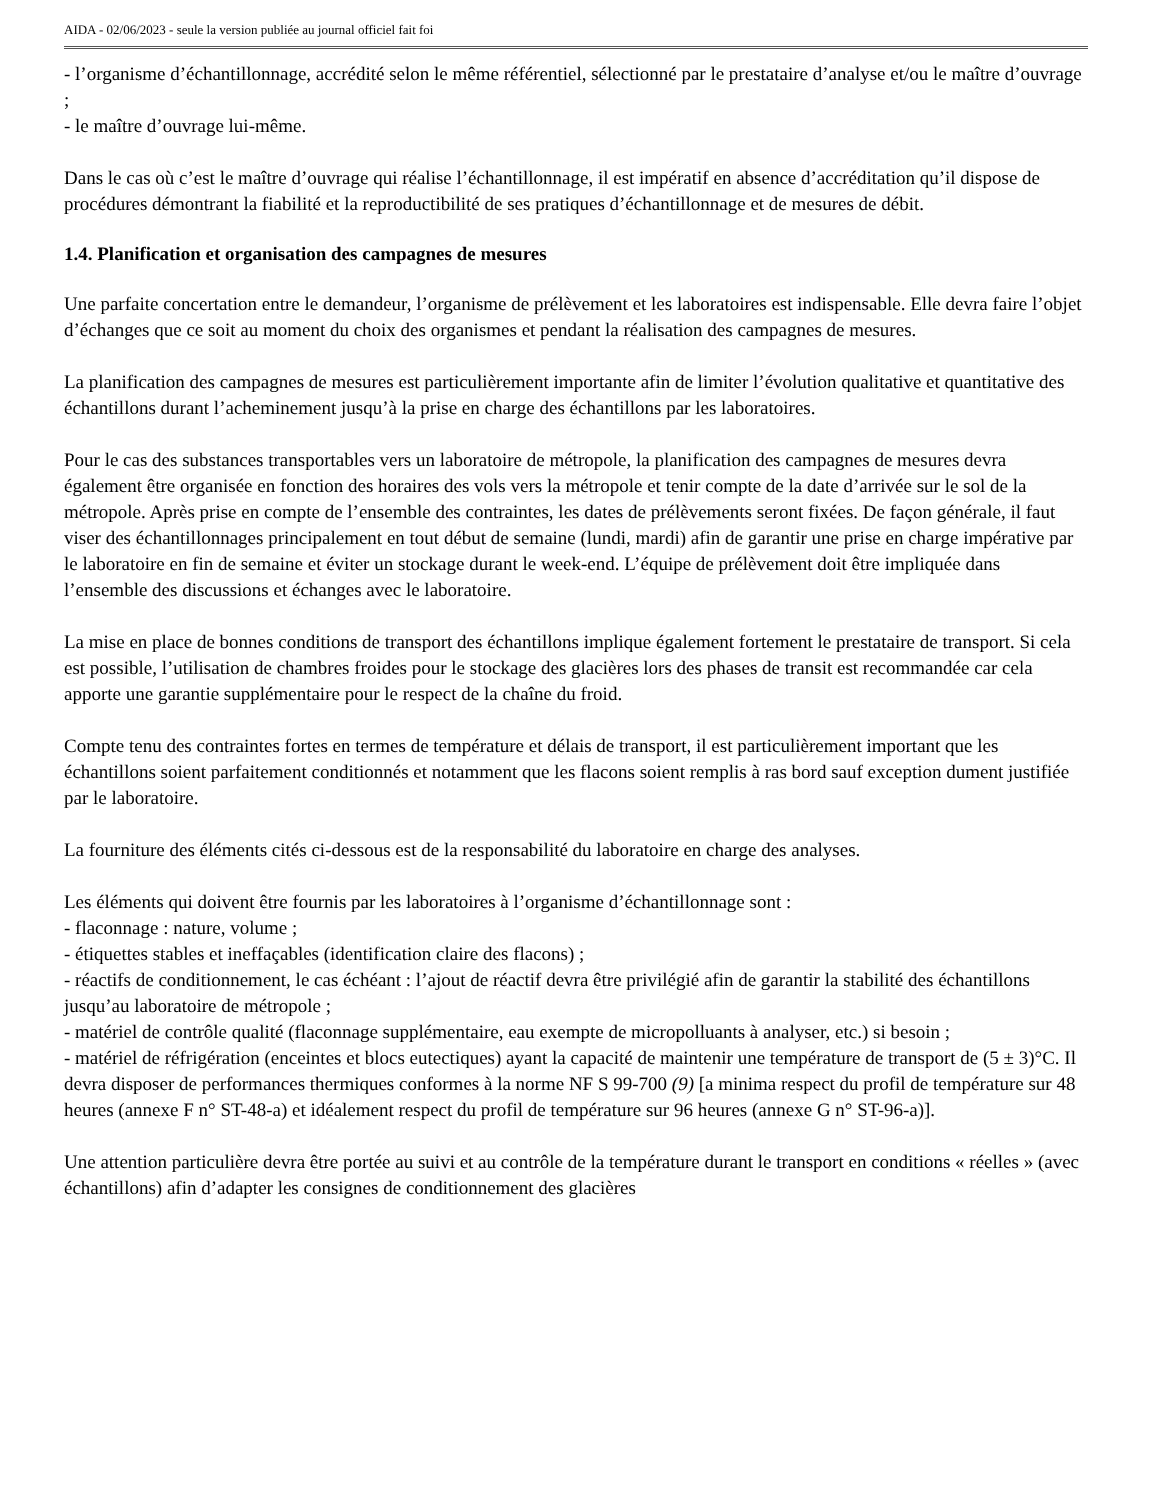AIDA - 02/06/2023 - seule la version publiée au journal officiel fait foi
- l’organisme d’échantillonnage, accrédité selon le même référentiel, sélectionné par le prestataire d’analyse et/ou le maître d’ouvrage ;
- le maître d’ouvrage lui-même.
Dans le cas où c’est le maître d’ouvrage qui réalise l’échantillonnage, il est impératif en absence d’accréditation qu’il dispose de procédures démontrant la fiabilité et la reproductibilité de ses pratiques d’échantillonnage et de mesures de débit.
1.4. Planification et organisation des campagnes de mesures
Une parfaite concertation entre le demandeur, l’organisme de prélèvement et les laboratoires est indispensable. Elle devra faire l’objet d’échanges que ce soit au moment du choix des organismes et pendant la réalisation des campagnes de mesures.
La planification des campagnes de mesures est particulièrement importante afin de limiter l’évolution qualitative et quantitative des échantillons durant l’acheminement jusqu’à la prise en charge des échantillons par les laboratoires.
Pour le cas des substances transportables vers un laboratoire de métropole, la planification des campagnes de mesures devra également être organisée en fonction des horaires des vols vers la métropole et tenir compte de la date d’arrivée sur le sol de la métropole. Après prise en compte de l’ensemble des contraintes, les dates de prélèvements seront fixées. De façon générale, il faut viser des échantillonnages principalement en tout début de semaine (lundi, mardi) afin de garantir une prise en charge impérative par le laboratoire en fin de semaine et éviter un stockage durant le week-end. L’équipe de prélèvement doit être impliquée dans l’ensemble des discussions et échanges avec le laboratoire.
La mise en place de bonnes conditions de transport des échantillons implique également fortement le prestataire de transport. Si cela est possible, l’utilisation de chambres froides pour le stockage des glacières lors des phases de transit est recommandée car cela apporte une garantie supplémentaire pour le respect de la chaîne du froid.
Compte tenu des contraintes fortes en termes de température et délais de transport, il est particulièrement important que les échantillons soient parfaitement conditionnés et notamment que les flacons soient remplis à ras bord sauf exception dument justifiée par le laboratoire.
La fourniture des éléments cités ci-dessous est de la responsabilité du laboratoire en charge des analyses.
Les éléments qui doivent être fournis par les laboratoires à l’organisme d’échantillonnage sont :
- flaconnage : nature, volume ;
- étiquettes stables et ineffaçables (identification claire des flacons) ;
- réactifs de conditionnement, le cas échéant : l’ajout de réactif devra être privilégié afin de garantir la stabilité des échantillons jusqu’au laboratoire de métropole ;
- matériel de contrôle qualité (flaconnage supplémentaire, eau exempte de micropolluants à analyser, etc.) si besoin ;
- matériel de réfrigération (enceintes et blocs eutectiques) ayant la capacité de maintenir une température de transport de (5 ± 3)°C. Il devra disposer de performances thermiques conformes à la norme NF S 99-700 (9) [a minima respect du profil de température sur 48 heures (annexe F n° ST-48-a) et idéalement respect du profil de température sur 96 heures (annexe G n° ST-96-a)].
Une attention particulière devra être portée au suivi et au contrôle de la température durant le transport en conditions « réelles » (avec échantillons) afin d’adapter les consignes de conditionnement des glacières